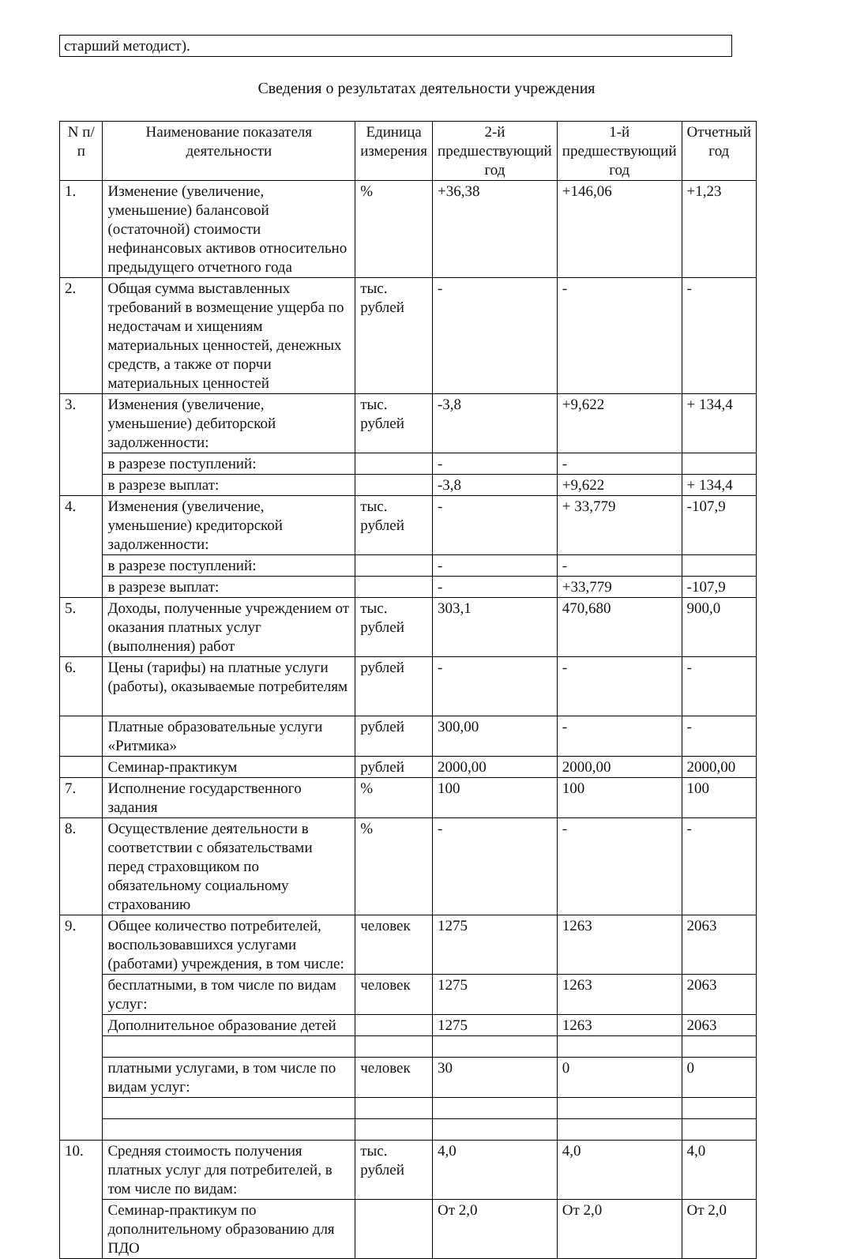старший методист).
Сведения о результатах деятельности учреждения
| N п/п | Наименование показателя деятельности | Единица измерения | 2-й предшествующий год | 1-й предшествующий год | Отчетный год |
| --- | --- | --- | --- | --- | --- |
| 1. | Изменение (увеличение, уменьшение) балансовой (остаточной) стоимости нефинансовых активов относительно предыдущего отчетного года | % | +36,38 | +146,06 | +1,23 |
| 2. | Общая сумма выставленных требований в возмещение ущерба по недостачам и хищениям материальных ценностей, денежных средств, а также от порчи материальных ценностей | тыс. рублей | - | - | - |
| 3. | Изменения (увеличение, уменьшение) дебиторской задолженности: | тыс. рублей | -3,8 | +9,622 | + 134,4 |
| | в разрезе поступлений: | | - | - | |
| | в разрезе выплат: | | -3,8 | +9,622 | + 134,4 |
| 4. | Изменения (увеличение, уменьшение) кредиторской задолженности: | тыс. рублей | - | + 33,779 | -107,9 |
| | в разрезе поступлений: | | - | - | |
| | в разрезе выплат: | | - | +33,779 | -107,9 |
| 5. | Доходы, полученные учреждением от оказания платных услуг (выполнения) работ | тыс. рублей | 303,1 | 470,680 | 900,0 |
| 6. | Цены (тарифы) на платные услуги (работы), оказываемые потребителям | рублей | - | - | - |
| | Платные образовательные услуги «Ритмика» | рублей | 300,00 | - | - |
| | Семинар-практикум | рублей | 2000,00 | 2000,00 | 2000,00 |
| 7. | Исполнение государственного задания | % | 100 | 100 | 100 |
| 8. | Осуществление деятельности в соответствии с обязательствами перед страховщиком по обязательному социальному страхованию | % | - | - | - |
| 9. | Общее количество потребителей, воспользовавшихся услугами (работами) учреждения, в том числе: | человек | 1275 | 1263 | 2063 |
| | бесплатными, в том числе по видам услуг: | человек | 1275 | 1263 | 2063 |
| | Дополнительное образование детей | | 1275 | 1263 | 2063 |
| | платными услугами, в том числе по видам услуг: | человек | 30 | 0 | 0 |
| 10. | Средняя стоимость получения платных услуг для потребителей, в том числе по видам: | тыс. рублей | 4,0 | 4,0 | 4,0 |
| | Семинар-практикум по дополнительному образованию для ПДО | | От 2,0 | От 2,0 | От 2,0 |